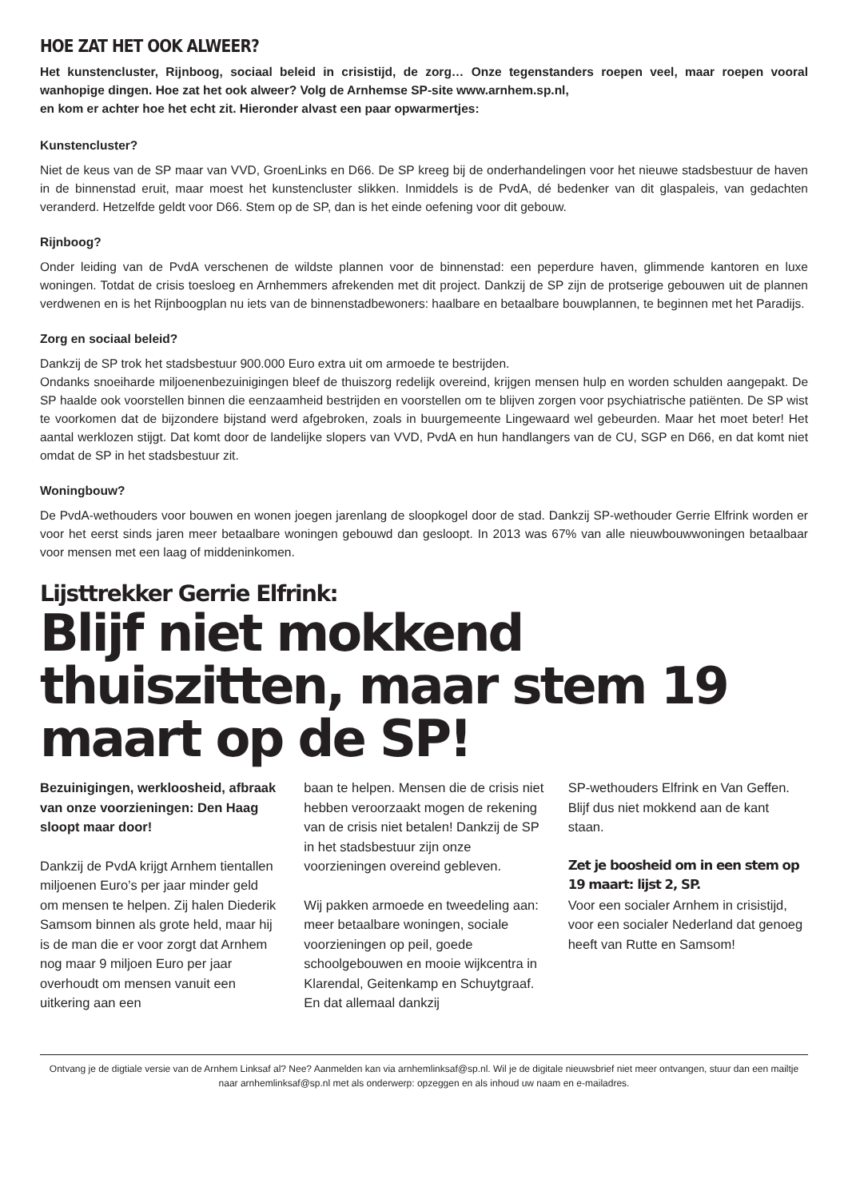HOE ZAT HET OOK ALWEER?
Het kunstencluster, Rijnboog, sociaal beleid in crisistijd, de zorg… Onze tegenstanders roepen veel, maar roepen vooral wanhopige dingen. Hoe zat het ook alweer? Volg de Arnhemse SP-site www.arnhem.sp.nl,
en kom er achter hoe het echt zit. Hieronder alvast een paar opwarmertjes:
Kunstencluster?
Niet de keus van de SP maar van VVD, GroenLinks en D66. De SP kreeg bij de onderhandelingen voor het nieuwe stadsbestuur de haven in de binnenstad eruit, maar moest het kunstencluster slikken. Inmiddels is de PvdA, dé bedenker van dit glaspaleis, van gedachten veranderd. Hetzelfde geldt voor D66. Stem op de SP, dan is het einde oefening voor dit gebouw.
Rijnboog?
Onder leiding van de PvdA verschenen de wildste plannen voor de binnenstad: een peperdure haven, glimmende kantoren en luxe woningen. Totdat de crisis toesloeg en Arnhemmers afrekenden met dit project. Dankzij de SP zijn de protserige gebouwen uit de plannen verdwenen en is het Rijnboogplan nu iets van de binnenstadbewoners: haalbare en betaalbare bouwplannen, te beginnen met het Paradijs.
Zorg en sociaal beleid?
Dankzij de SP trok het stadsbestuur 900.000 Euro extra uit om armoede te bestrijden.
Ondanks snoeiharde miljoenenbezuinigingen bleef de thuiszorg redelijk overeind, krijgen mensen hulp en worden schulden aangepakt. De SP haalde ook voorstellen binnen die eenzaamheid bestrijden en voorstellen om te blijven zorgen voor psychiatrische patiënten. De SP wist te voorkomen dat de bijzondere bijstand werd afgebroken, zoals in buurgemeente Lingewaard wel gebeurden. Maar het moet beter! Het aantal werklozen stijgt. Dat komt door de landelijke slopers van VVD, PvdA en hun handlangers van de CU, SGP en D66, en dat komt niet omdat de SP in het stadsbestuur zit.
Woningbouw?
De PvdA-wethouders voor bouwen en wonen joegen jarenlang de sloopkogel door de stad. Dankzij SP-wethouder Gerrie Elfrink worden er voor het eerst sinds jaren meer betaalbare woningen gebouwd dan gesloopt. In 2013 was 67% van alle nieuwbouwwoningen betaalbaar voor mensen met een laag of middeninkomen.
Lijsttrekker Gerrie Elfrink:
Blijf niet mokkend thuiszitten, maar stem 19 maart op de SP!
Bezuinigingen, werkloosheid, afbraak van onze voorzieningen: Den Haag sloopt maar door!
Dankzij de PvdA krijgt Arnhem tientallen miljoenen Euro’s per jaar minder geld om mensen te helpen. Zij halen Diederik Samsom binnen als grote held, maar hij is de man die er voor zorgt dat Arnhem nog maar 9 miljoen Euro per jaar overhoudt om mensen vanuit een uitkering aan een
baan te helpen. Mensen die de crisis niet hebben veroorzaakt mogen de rekening van de crisis niet betalen! Dankzij de SP in het stadsbestuur zijn onze voorzieningen overeind gebleven.
Wij pakken armoede en tweedeling aan: meer betaalbare woningen, sociale voorzieningen op peil, goede schoolgebouwen en mooie wijkcentra in Klarendal, Geitenkamp en Schuytgraaf. En dat allemaal dankzij
SP-wethouders Elfrink en Van Geffen. Blijf dus niet mokkend aan de kant staan.
Zet je boosheid om in een stem op 19 maart: lijst 2, SP.
Voor een socialer Arnhem in crisistijd, voor een socialer Nederland dat genoeg heeft van Rutte en Samsom!
Ontvang je de digtiale versie van de Arnhem Linksaf al? Nee? Aanmelden kan via arnhemlinksaf@sp.nl. Wil je de digitale nieuwsbrief niet meer ontvangen, stuur dan een mailtje naar arnhemlinksaf@sp.nl met als onderwerp: opzeggen en als inhoud uw naam en e-mailadres.